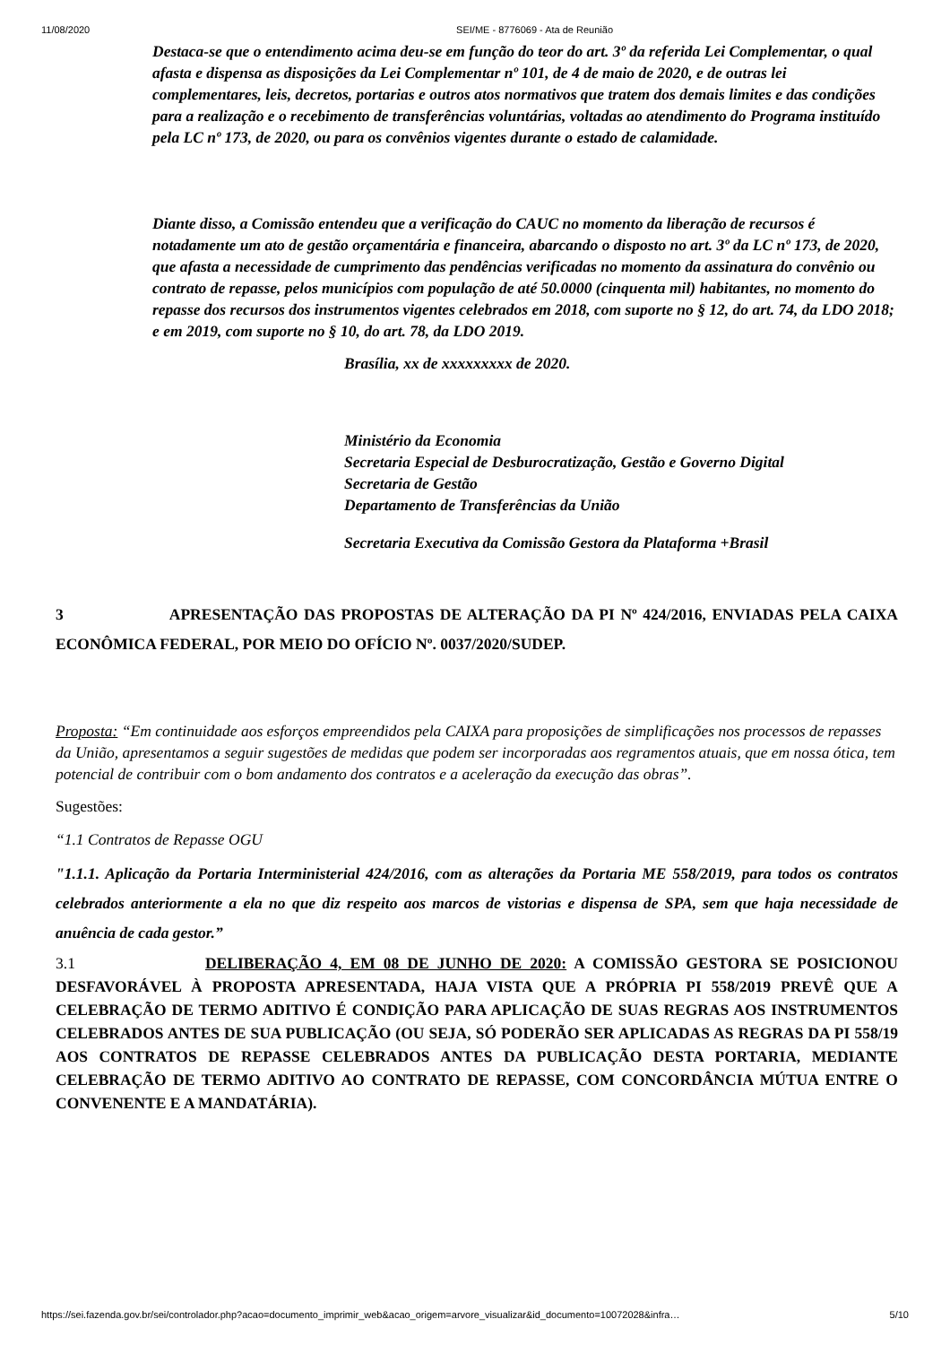11/08/2020 SEI/ME - 8776069 - Ata de Reunião
Destaca-se que o entendimento acima deu-se em função do teor do art. 3º da referida Lei Complementar, o qual afasta e dispensa as disposições da Lei Complementar nº 101, de 4 de maio de 2020, e de outras lei complementares, leis, decretos, portarias e outros atos normativos que tratem dos demais limites e das condições para a realização e o recebimento de transferências voluntárias, voltadas ao atendimento do Programa instituído pela LC nº 173, de 2020, ou para os convênios vigentes durante o estado de calamidade.
Diante disso, a Comissão entendeu que a verificação do CAUC no momento da liberação de recursos é notadamente um ato de gestão orçamentária e financeira, abarcando o disposto no art. 3º da LC nº 173, de 2020, que afasta a necessidade de cumprimento das pendências verificadas no momento da assinatura do convênio ou contrato de repasse, pelos municípios com população de até 50.0000 (cinquenta mil) habitantes, no momento do repasse dos recursos dos instrumentos vigentes celebrados em 2018, com suporte no § 12, do art. 74, da LDO 2018; e em 2019, com suporte no § 10, do art. 78, da LDO 2019.
Brasília, xx de xxxxxxxxx de 2020.
Ministério da Economia
Secretaria Especial de Desburocratização, Gestão e Governo Digital
Secretaria de Gestão
Departamento de Transferências da União
Secretaria Executiva da Comissão Gestora da Plataforma +Brasil
3 APRESENTAÇÃO DAS PROPOSTAS DE ALTERAÇÃO DA PI Nº 424/2016, ENVIADAS PELA CAIXA ECONÔMICA FEDERAL, POR MEIO DO OFÍCIO Nº. 0037/2020/SUDEP.
Proposta: “Em continuidade aos esforços empreendidos pela CAIXA para proposições de simplificações nos processos de repasses da União, apresentamos a seguir sugestões de medidas que podem ser incorporadas aos regramentos atuais, que em nossa ótica, tem potencial de contribuir com o bom andamento dos contratos e a aceleração da execução das obras”.
Sugestões:
“1.1 Contratos de Repasse OGU
"1.1.1. Aplicação da Portaria Interministerial 424/2016, com as alterações da Portaria ME 558/2019, para todos os contratos celebrados anteriormente a ela no que diz respeito aos marcos de vistorias e dispensa de SPA, sem que haja necessidade de anuência de cada gestor.”
3.1 DELIBERAÇÃO 4, EM 08 DE JUNHO DE 2020: A COMISSÃO GESTORA SE POSICIONOU DESFAVORÁVEL À PROPOSTA APRESENTADA, HAJA VISTA QUE A PRÓPRIA PI 558/2019 PREVÊ QUE A CELEBRAÇÃO DE TERMO ADITIVO É CONDIÇÃO PARA APLICAÇÃO DE SUAS REGRAS AOS INSTRUMENTOS CELEBRADOS ANTES DE SUA PUBLICAÇÃO (OU SEJA, SÓ PODERÃO SER APLICADAS AS REGRAS DA PI 558/19 AOS CONTRATOS DE REPASSE CELEBRADOS ANTES DA PUBLICAÇÃO DESTA PORTARIA, MEDIANTE CELEBRAÇÃO DE TERMO ADITIVO AO CONTRATO DE REPASSE, COM CONCORDÂNCIA MÚTUA ENTRE O CONVENENTE E A MANDATÁRIA).
https://sei.fazenda.gov.br/sei/controlador.php?acao=documento_imprimir_web&acao_origem=arvore_visualizar&id_documento=10072028&infra… 5/10